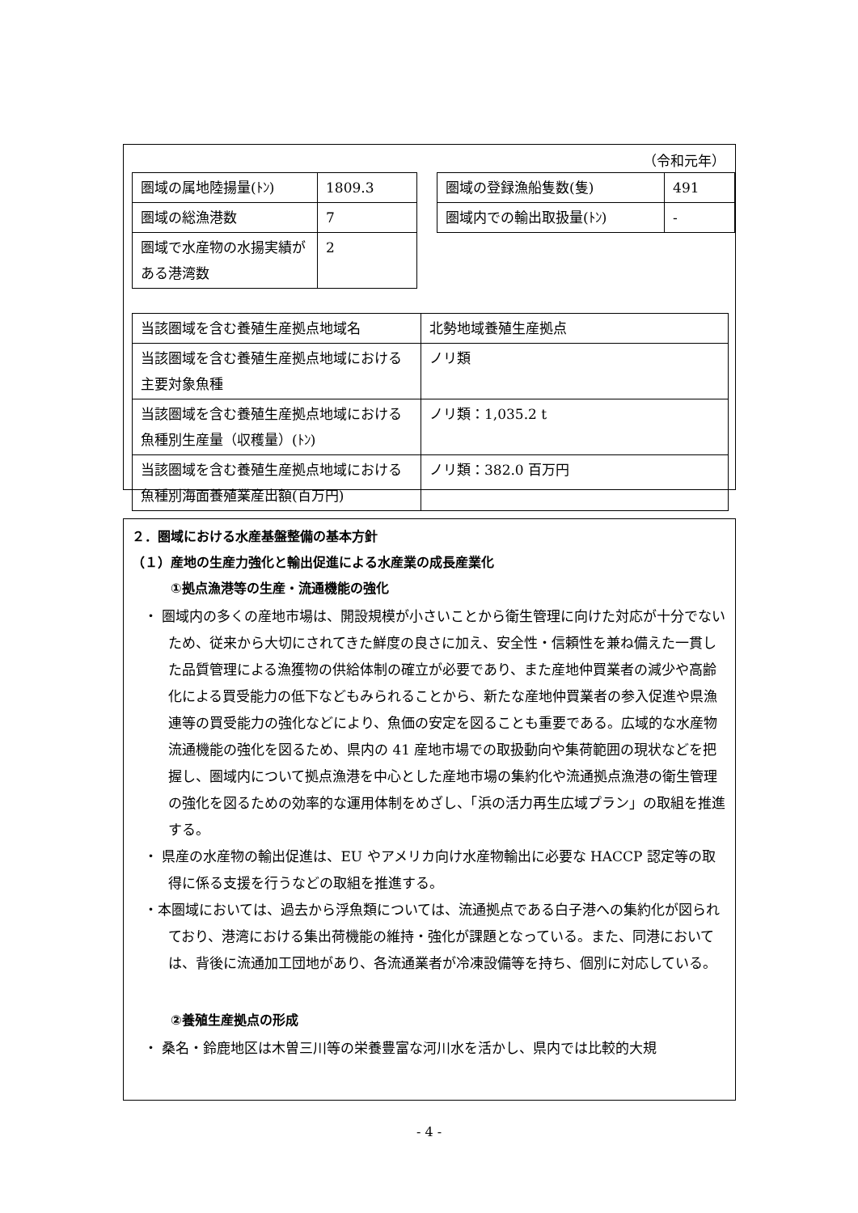（令和元年）
| 圏域の属地陸揚量(ﾄﾝ) | 1809.3 |
| 圏域の総漁港数 | 7 |
| 圏域で水産物の水揚実績がある港湾数 | 2 |
| 圏域の登録漁船隻数(隻) | 491 |
| 圏域内での輸出取扱量(ﾄﾝ) | - |
| 当該圏域を含む養殖生産拠点地域名 | 北勢地域養殖生産拠点 |
| 当該圏域を含む養殖生産拠点地域における主要対象魚種 | ノリ類 |
| 当該圏域を含む養殖生産拠点地域における魚種別生産量（収穫量）(ﾄﾝ) | ノリ類：1,035.2 t |
| 当該圏域を含む養殖生産拠点地域における魚種別海面養殖業産出額(百万円) | ノリ類：382.0 百万円 |
２．圏域における水産基盤整備の基本方針
（１）産地の生産力強化と輸出促進による水産業の成長産業化
①拠点漁港等の生産・流通機能の強化
・ 圏域内の多くの産地市場は、開設規模が小さいことから衛生管理に向けた対応が十分でないため、従来から大切にされてきた鮮度の良さに加え、安全性・信頼性を兼ね備えた一貫した品質管理による漁獲物の供給体制の確立が必要であり、また産地仲買業者の減少や高齢化による買受能力の低下などもみられることから、新たな産地仲買業者の参入促進や県漁連等の買受能力の強化などにより、魚価の安定を図ることも重要である。広域的な水産物流通機能の強化を図るため、県内の 41 産地市場での取扱動向や集荷範囲の現状などを把握し、圏域内について拠点漁港を中心とした産地市場の集約化や流通拠点漁港の衛生管理の強化を図るための効率的な運用体制をめざし、「浜の活力再生広域プラン」の取組を推進する。
・ 県産の水産物の輸出促進は、EU やアメリカ向け水産物輸出に必要な HACCP 認定等の取得に係る支援を行うなどの取組を推進する。
・本圏域においては、過去から浮魚類については、流通拠点である白子港への集約化が図られており、港湾における集出荷機能の維持・強化が課題となっている。また、同港においては、背後に流通加工団地があり、各流通業者が冷凍設備等を持ち、個別に対応している。
②養殖生産拠点の形成
・ 桑名・鈴鹿地区は木曽三川等の栄養豊富な河川水を活かし、県内では比較的大規
- 4 -